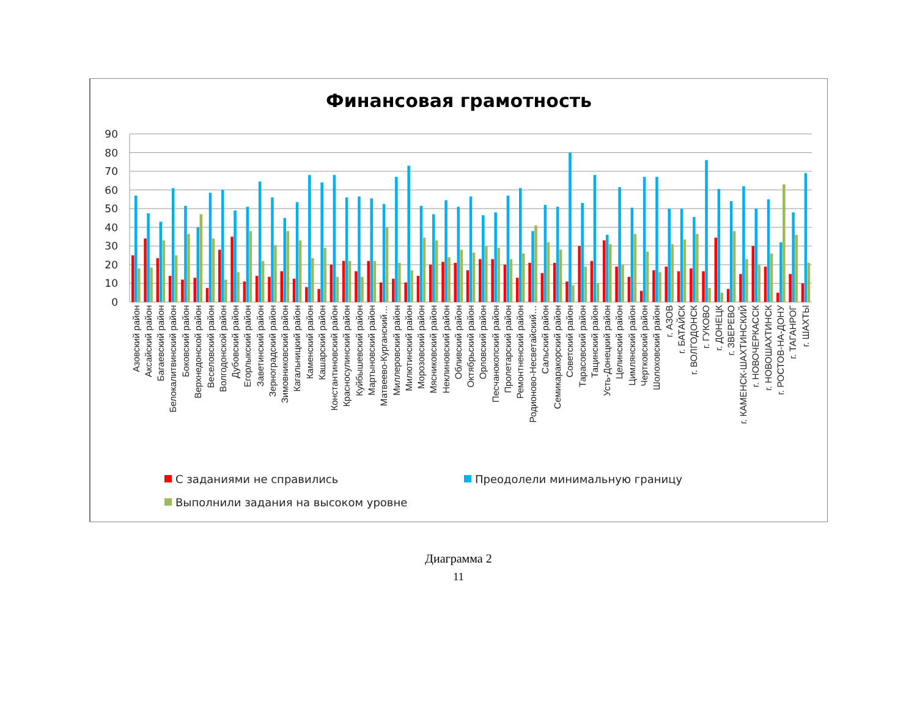Финансовая грамотность
90
80
70
60
50
40
30
20
10
0
Азовский район
Аксайский район
Багаевский район
Белокалитвинский район
Боковский район
Верхнедонской район
Веселовский район
Волгодонской район
Дубовский район
Егорлыкский район
Заветинский район
Зерноградский район
Зимовниковский район
Кагальницкий район
Каменский район
Кашарский район
Константиновский район
Красносулинский район
Куйбышевский район
Мартыновский район
Матвеево-Курганский…
Миллеровский район
Милютинский район
Морозовский район
Мясниковский район
Неклиновский район
Обливский район
Октябрьский район
Орловский район
Песчанокопский район
Пролетарский район
Ремонтненский район
Родионово-Несветайский…
Сальский район
Семикаракорский район
Советский район
Тарасовский район
Тацинский район
Усть-Донецкий район
Целинский район
Цимлянский район
Чертковский район
Шолоховский район
г. АЗОВ
г. БАТАЙСК
г. ВОЛГОДОНСК
г. ГУКОВО
г. ДОНЕЦК
г. ЗВЕРЕВО
г. КАМЕНСК-ШАХТИНСКИЙ
г. НОВОЧЕРКАССК
г. НОВОШАХТИНСК
г. РОСТОВ-НА-ДОНУ
г. ТАГАНРОГ
г. ШАХТЫ
С заданиями не справились Преодолели минимальную границу
Выполнили задания на высоком уровне
Диаграмма 2
11